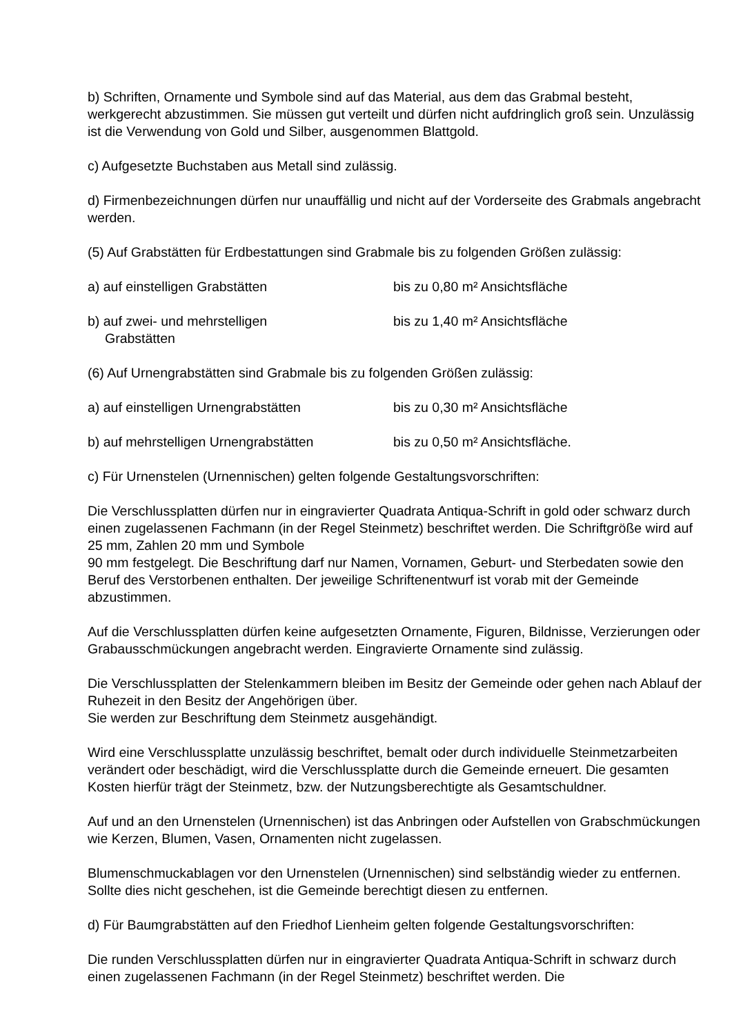b) Schriften, Ornamente und Symbole sind auf das Material, aus dem das Grabmal besteht, werkgerecht abzustimmen. Sie müssen gut verteilt und dürfen nicht aufdringlich groß sein. Unzulässig ist die Verwendung von Gold und Silber, ausgenommen Blattgold.
c) Aufgesetzte Buchstaben aus Metall sind zulässig.
d) Firmenbezeichnungen dürfen nur unauffällig und nicht auf der Vorderseite des Grabmals angebracht werden.
(5) Auf Grabstätten für Erdbestattungen sind Grabmale bis zu folgenden Größen zulässig:
a) auf einstelligen Grabstätten bis zu 0,80 m² Ansichtsfläche
b) auf zwei- und mehrstelligen
Grabstätten
bis zu 1,40 m² Ansichtsfläche
(6) Auf Urnengrabstätten sind Grabmale bis zu folgenden Größen zulässig:
a) auf einstelligen Urnengrabstätten bis zu 0,30 m² Ansichtsfläche
b) auf mehrstelligen Urnengrabstätten bis zu 0,50 m² Ansichtsfläche.
c) Für Urnenstelen (Urnennischen) gelten folgende Gestaltungsvorschriften:
Die Verschlussplatten dürfen nur in eingravierter Quadrata Antiqua-Schrift in gold oder schwarz durch einen zugelassenen Fachmann (in der Regel Steinmetz) beschriftet werden. Die Schriftgröße wird auf 25 mm, Zahlen 20 mm und Symbole
90 mm festgelegt. Die Beschriftung darf nur Namen, Vornamen, Geburt- und Sterbedaten sowie den Beruf des Verstorbenen enthalten. Der jeweilige Schriftenentwurf ist vorab mit der Gemeinde abzustimmen.
Auf die Verschlussplatten dürfen keine aufgesetzten Ornamente, Figuren, Bildnisse, Verzierungen oder Grabausschmückungen angebracht werden. Eingravierte Ornamente sind zulässig.
Die Verschlussplatten der Stelenkammern bleiben im Besitz der Gemeinde oder gehen nach Ablauf der Ruhezeit in den Besitz der Angehörigen über.
Sie werden zur Beschriftung dem Steinmetz ausgehändigt.
Wird eine Verschlussplatte unzulässig beschriftet, bemalt oder durch individuelle Steinmetzarbeiten verändert oder beschädigt, wird die Verschlussplatte durch die Gemeinde erneuert. Die gesamten Kosten hierfür trägt der Steinmetz, bzw. der Nutzungsberechtigte als Gesamtschuldner.
Auf und an den Urnenstelen (Urnennischen) ist das Anbringen oder Aufstellen von Grabschmückungen wie Kerzen, Blumen, Vasen, Ornamenten nicht zugelassen.
Blumenschmuckablagen vor den Urnenstelen (Urnennischen) sind selbständig wieder zu entfernen. Sollte dies nicht geschehen, ist die Gemeinde berechtigt diesen zu entfernen.
d) Für Baumgrabstätten auf den Friedhof Lienheim gelten folgende Gestaltungsvorschriften:
Die runden Verschlussplatten dürfen nur in eingravierter Quadrata Antiqua-Schrift in schwarz durch einen zugelassenen Fachmann (in der Regel Steinmetz) beschriftet werden. Die